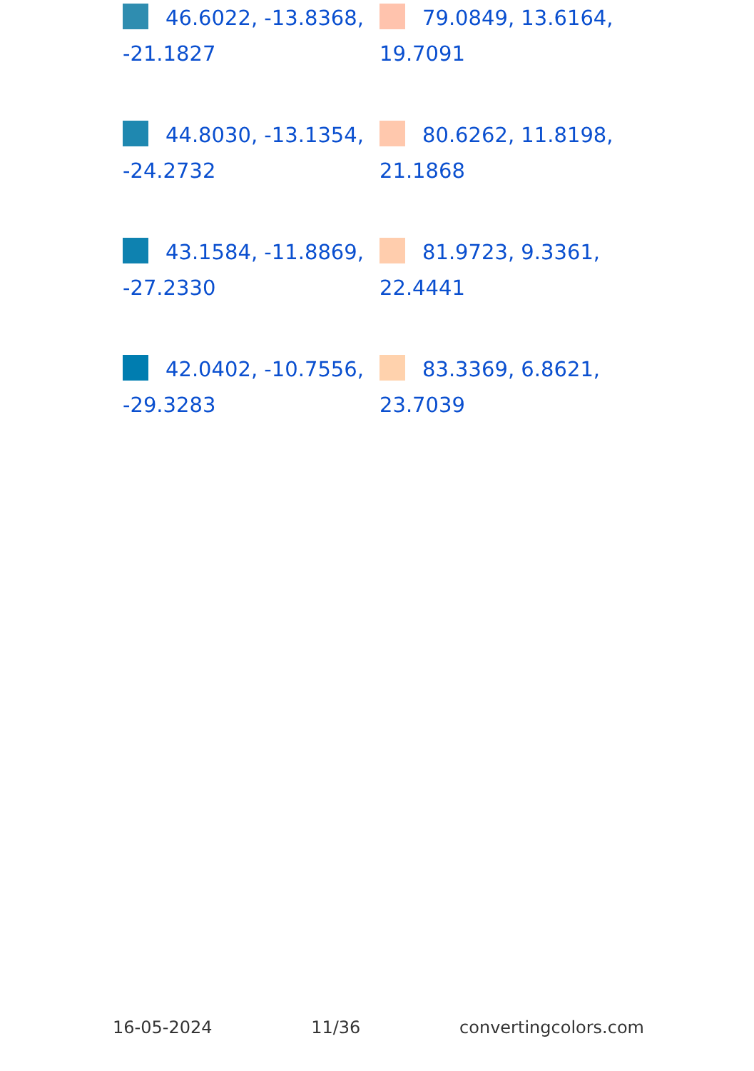46.6022, -13.8368, -21.1827
79.0849, 13.6164, 19.7091
44.8030, -13.1354, -24.2732
80.6262, 11.8198, 21.1868
43.1584, -11.8869, -27.2330
81.9723, 9.3361, 22.4441
42.0402, -10.7556, -29.3283
83.3369, 6.8621, 23.7039
16-05-2024 11/36 convertingcolors.com